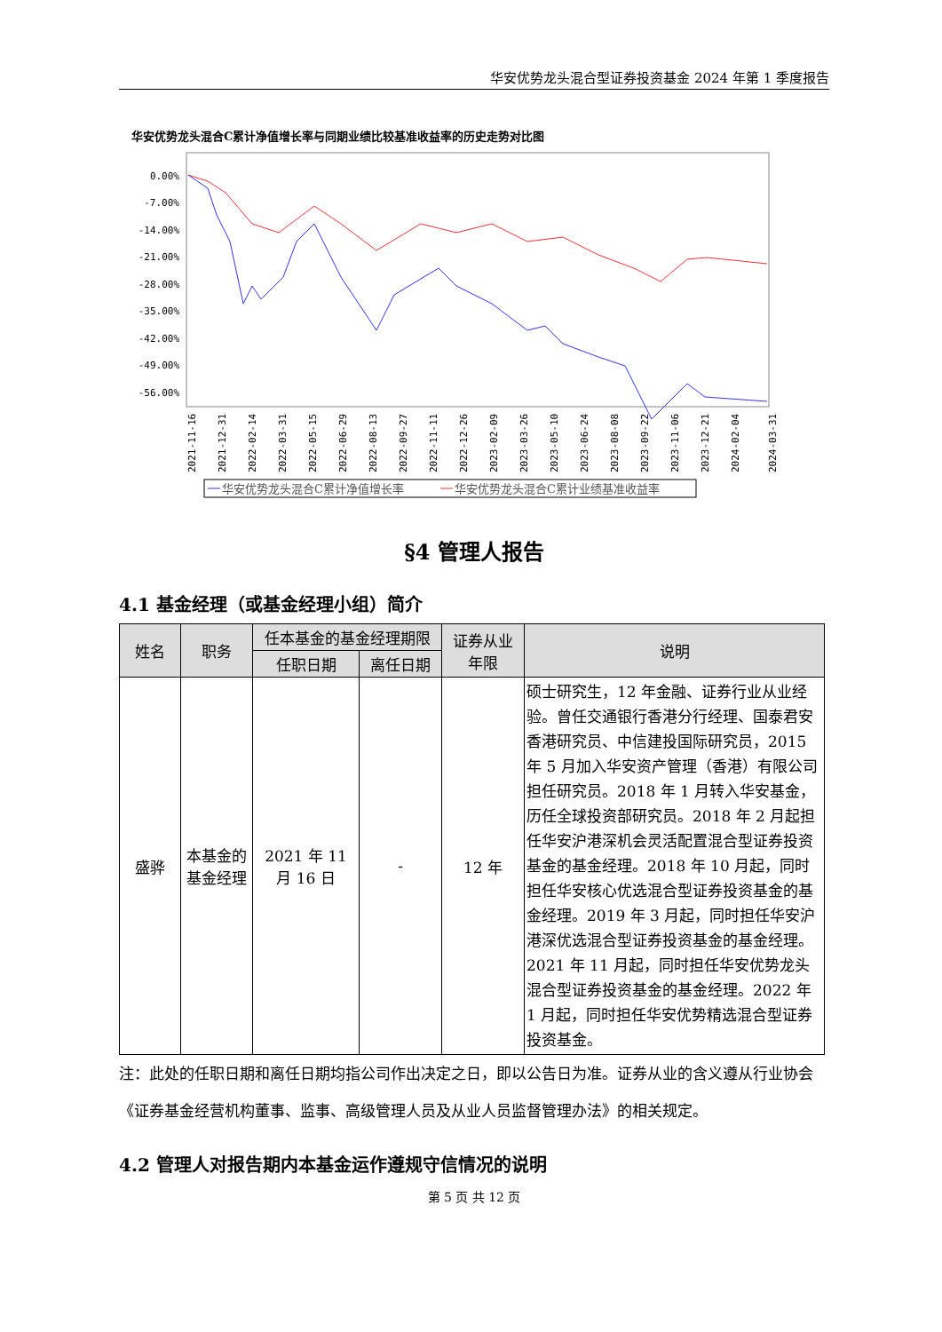华安优势龙头混合型证券投资基金 2024 年第 1 季度报告
华安优势龙头混合C累计净值增长率与同期业绩比较基准收益率的历史走势对比图
0.00%
-7.00%
-14.00%
-21.00%
-28.00%
-35.00%
-42.00%
-49.00%
-56.00%
2021-11-16
2021-12-31
2022-02-14
2022-03-31
2022-05-15
2022-06-29
2022-08-13
2022-09-27
2022-11-11
2022-12-26
2023-02-09
2023-03-26
2023-05-10
2023-06-24
2023-08-08
2023-09-22
2023-11-06
2023-12-21
2024-02-04
2024-03-31
华安优势龙头混合C累计净值增长率
华安优势龙头混合C累计业绩基准收益率
§4 管理人报告
4.1 基金经理（或基金经理小组）简介
| 姓名 | 职务 | 任本基金的基金经理期限 | | 证券从业 年限 | 说明 |
| --- | --- | --- | --- | --- | --- |
| | | 任职日期 | 离任日期 | | |
| 盛骅 | 本基金的基金经理 | 2021 年 11 月 16 日 | - | 12 年 | 硕士研究生，12 年金融、证券行业从业经验。曾任交通银行香港分行经理、国泰君安香港研究员、中信建投国际研究员，2015 年 5 月加入华安资产管理（香港）有限公司担任研究员。2018 年 1 月转入华安基金，历任全球投资部研究员。2018 年 2 月起担任华安沪港深机会灵活配置混合型证券投资基金的基金经理。2018 年 10 月起，同时担任华安核心优选混合型证券投资基金的基金经理。2019 年 3 月起，同时担任华安沪港深优选混合型证券投资基金的基金经理。2021 年 11 月起，同时担任华安优势龙头混合型证券投资基金的基金经理。2022 年 1 月起，同时担任华安优势精选混合型证券投资基金。 |
注：此处的任职日期和离任日期均指公司作出决定之日，即以公告日为准。证券从业的含义遵从行业协会《证券基金经营机构董事、监事、高级管理人员及从业人员监督管理办法》的相关规定。
4.2 管理人对报告期内本基金运作遵规守信情况的说明
第 5 页 共 12 页